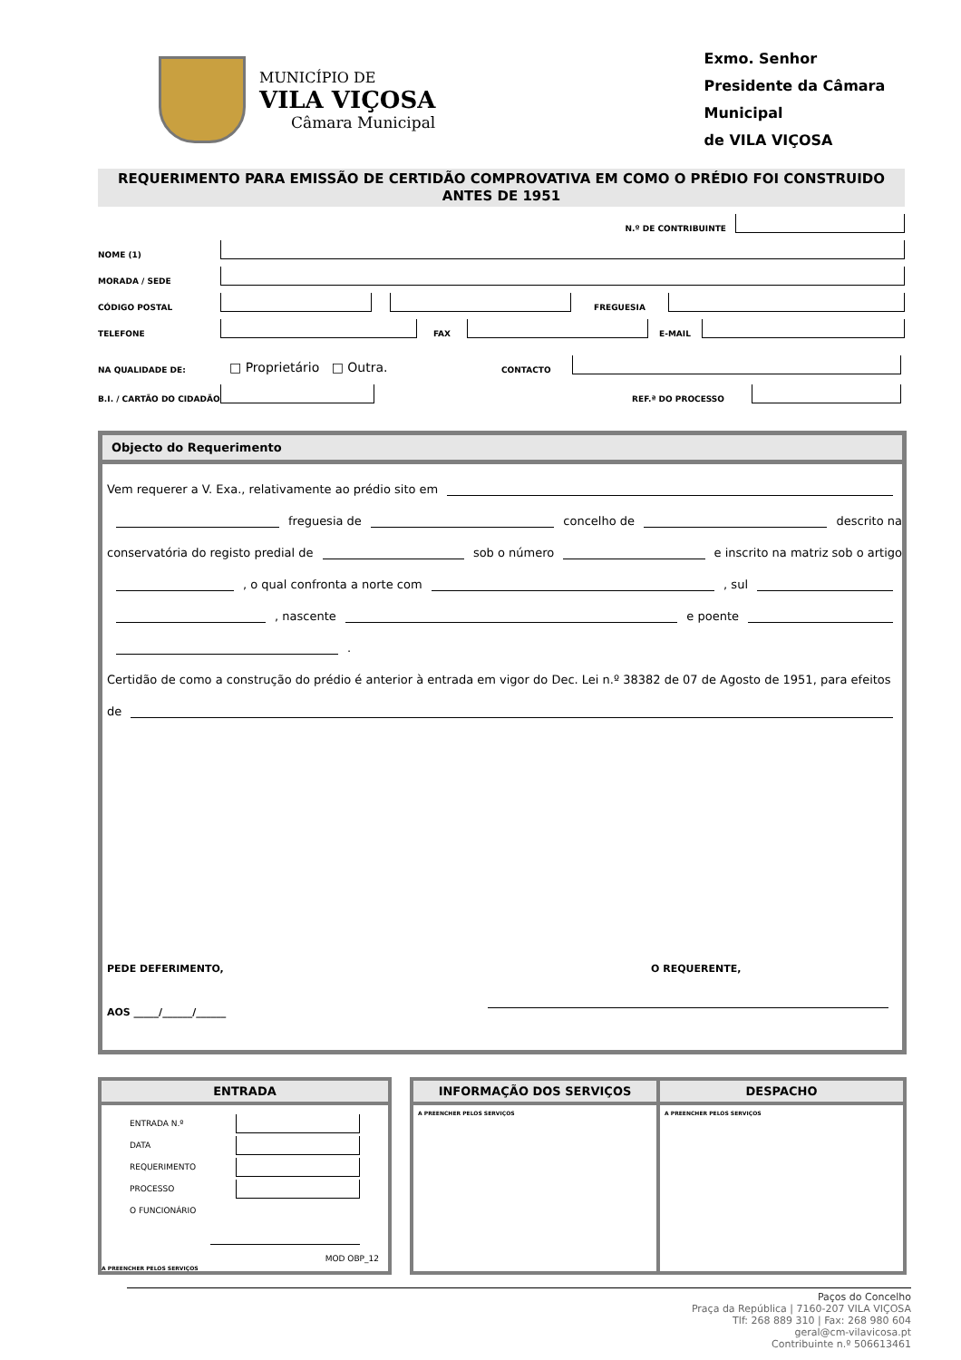MUNICÍPIO DE
VILA VIÇOSA
Câmara Municipal
Exmo. Senhor
Presidente da Câmara Municipal
de VILA VIÇOSA
REQUERIMENTO PARA EMISSÃO DE CERTIDÃO COMPROVATIVA EM COMO O PRÉDIO FOI CONSTRUIDO ANTES DE 1951
N.º DE CONTRIBUINTE
NOME (1)
MORADA / SEDE
CÓDIGO POSTAL
FREGUESIA
TELEFONE
FAX
E-MAIL
NA QUALIDADE DE: □ Proprietário □ Outra. CONTACTO
B.I. / CARTÃO DO CIDADÃO
REF.ª DO PROCESSO
Objecto do Requerimento
Vem requerer a V. Exa., relativamente ao prédio sito em
freguesia de concelho de descrito na
conservatória do registo predial de sob o número e inscrito na matriz sob o artigo
, o qual confronta a norte com , sul
, nascente e poente
.
Certidão de como a construção do prédio é anterior à entrada em vigor do Dec. Lei n.º 38382 de 07 de Agosto de 1951, para efeitos
de
PEDE DEFERIMENTO, O REQUERENTE,
AOS _____/______/______
ENTRADA
| ENTRADA N.º | |
| DATA | |
| REQUERIMENTO | |
| PROCESSO | |
| O FUNCIONÁRIO | |
MOD OBP_12
A PREENCHER PELOS SERVIÇOS
INFORMAÇÃO DOS SERVIÇOS
A PREENCHER PELOS SERVIÇOS
DESPACHO
A PREENCHER PELOS SERVIÇOS
Paços do Concelho
Praça da República | 7160-207 VILA VIÇOSA
Tlf: 268 889 310 | Fax: 268 980 604
geral@cm-vilavicosa.pt
Contribuinte n.º 506613461